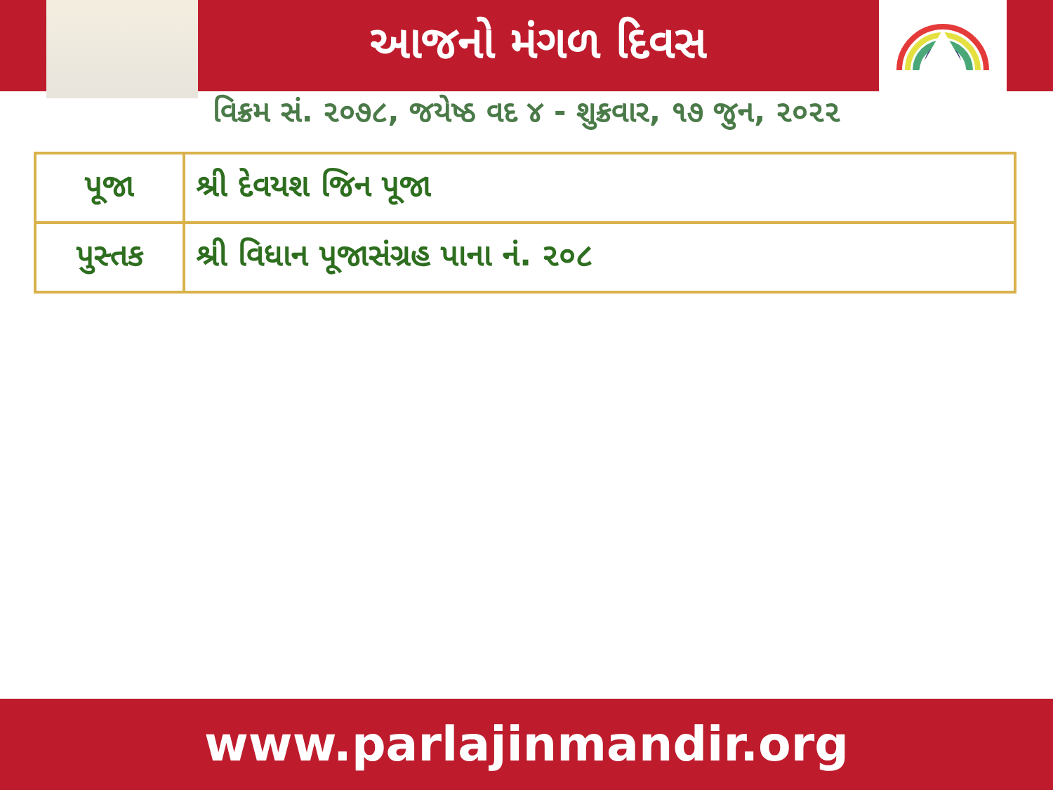આજનો મંગળ દિવસ
વિક્રમ સં. ૨૦૭૮, જયેષ્ઠ વદ ૪ - શુક્રવાર, ૧૭ જુન, ૨૦૨૨
| પૂજા | શ્રી દેવયશ જિન પૂજા |
| પુસ્તક | શ્રી વિધાન પૂજાસંગ્રહ પાના નં. ૨૦૮ |
www.parlajinmandir.org